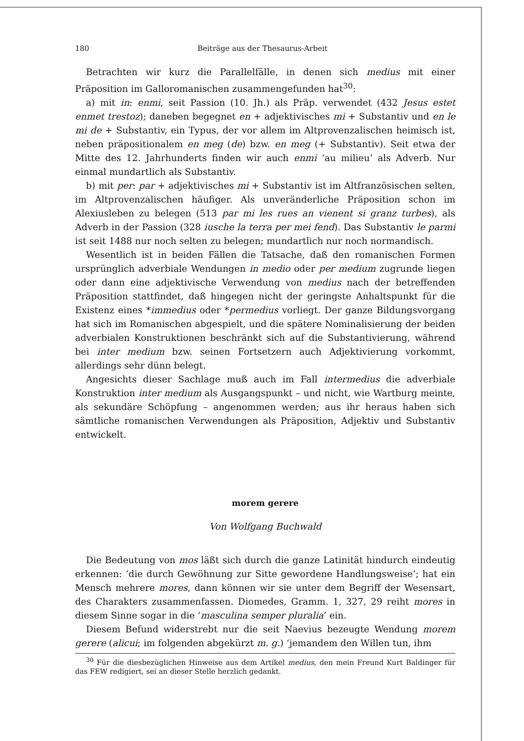180 Beiträge aus der Thesaurus-Arbeit
Betrachten wir kurz die Parallelfälle, in denen sich medius mit einer Präposition im Galloromanischen zusammengefunden hat<sup>30</sup>:
a) mit in: enmi, seit Passion (10. Jh.) als Präp. verwendet (432 Jesus estet enmet trestoz); daneben begegnet en + adjektivisches mi + Substantiv und en le mi de + Substantiv, ein Typus, der vor allem im Altprovenzalischen heimisch ist, neben präpositionalem en meg (de) bzw. en meg (+ Substantiv). Seit etwa der Mitte des 12. Jahrhunderts finden wir auch enmi ‘au milieu’ als Adverb. Nur einmal mundartlich als Substantiv.
b) mit per: par + adjektivisches mi + Substantiv ist im Altfranzösischen selten, im Altprovenzalischen häufiger. Als unveränderliche Präposition schon im Alexiusleben zu belegen (513 par mi les rues an vienent si granz turbes), als Adverb in der Passion (328 iusche la terra per mei fend). Das Substantiv le parmi ist seit 1488 nur noch selten zu belegen; mundartlich nur noch normandisch.
Wesentlich ist in beiden Fällen die Tatsache, daß den romanischen Formen ursprünglich adverbiale Wendungen in medio oder per medium zugrunde liegen oder dann eine adjektivische Verwendung von medius nach der betreffenden Präposition stattfindet, daß hingegen nicht der geringste Anhaltspunkt für die Existenz eines *immedius oder *permedius vorliegt. Der ganze Bildungsvorgang hat sich im Romanischen abgespielt, und die spätere Nominalisierung der beiden adverbialen Konstruktionen beschränkt sich auf die Substantivierung, während bei inter medium bzw. seinen Fortsetzern auch Adjektivierung vorkommt, allerdings sehr dünn belegt.
Angesichts dieser Sachlage muß auch im Fall intermedius die adverbiale Konstruktion inter medium als Ausgangspunkt – und nicht, wie Wartburg meinte, als sekundäre Schöpfung – angenommen werden; aus ihr heraus haben sich sämtliche romanischen Verwendungen als Präposition, Adjektiv und Substantiv entwickelt.
morem gerere
Von Wolfgang Buchwald
Die Bedeutung von mos läßt sich durch die ganze Latinität hindurch eindeutig erkennen: ‘die durch Gewöhnung zur Sitte gewordene Handlungsweise’; hat ein Mensch mehrere mores, dann können wir sie unter dem Begriff der Wesensart, des Charakters zusammenfassen. Diomedes, Gramm. 1, 327, 29 reiht mores in diesem Sinne sogar in die ‘masculina semper pluralia’ ein.
Diesem Befund widerstrebt nur die seit Naevius bezeugte Wendung morem gerere (alicui; im folgenden abgekürzt m. g.) ‘jemandem den Willen tun, ihm
<sup>30</sup> Für die diesbezüglichen Hinweise aus dem Artikel medius, den mein Freund Kurt Baldinger für das FEW redigiert, sei an dieser Stelle herzlich gedankt.